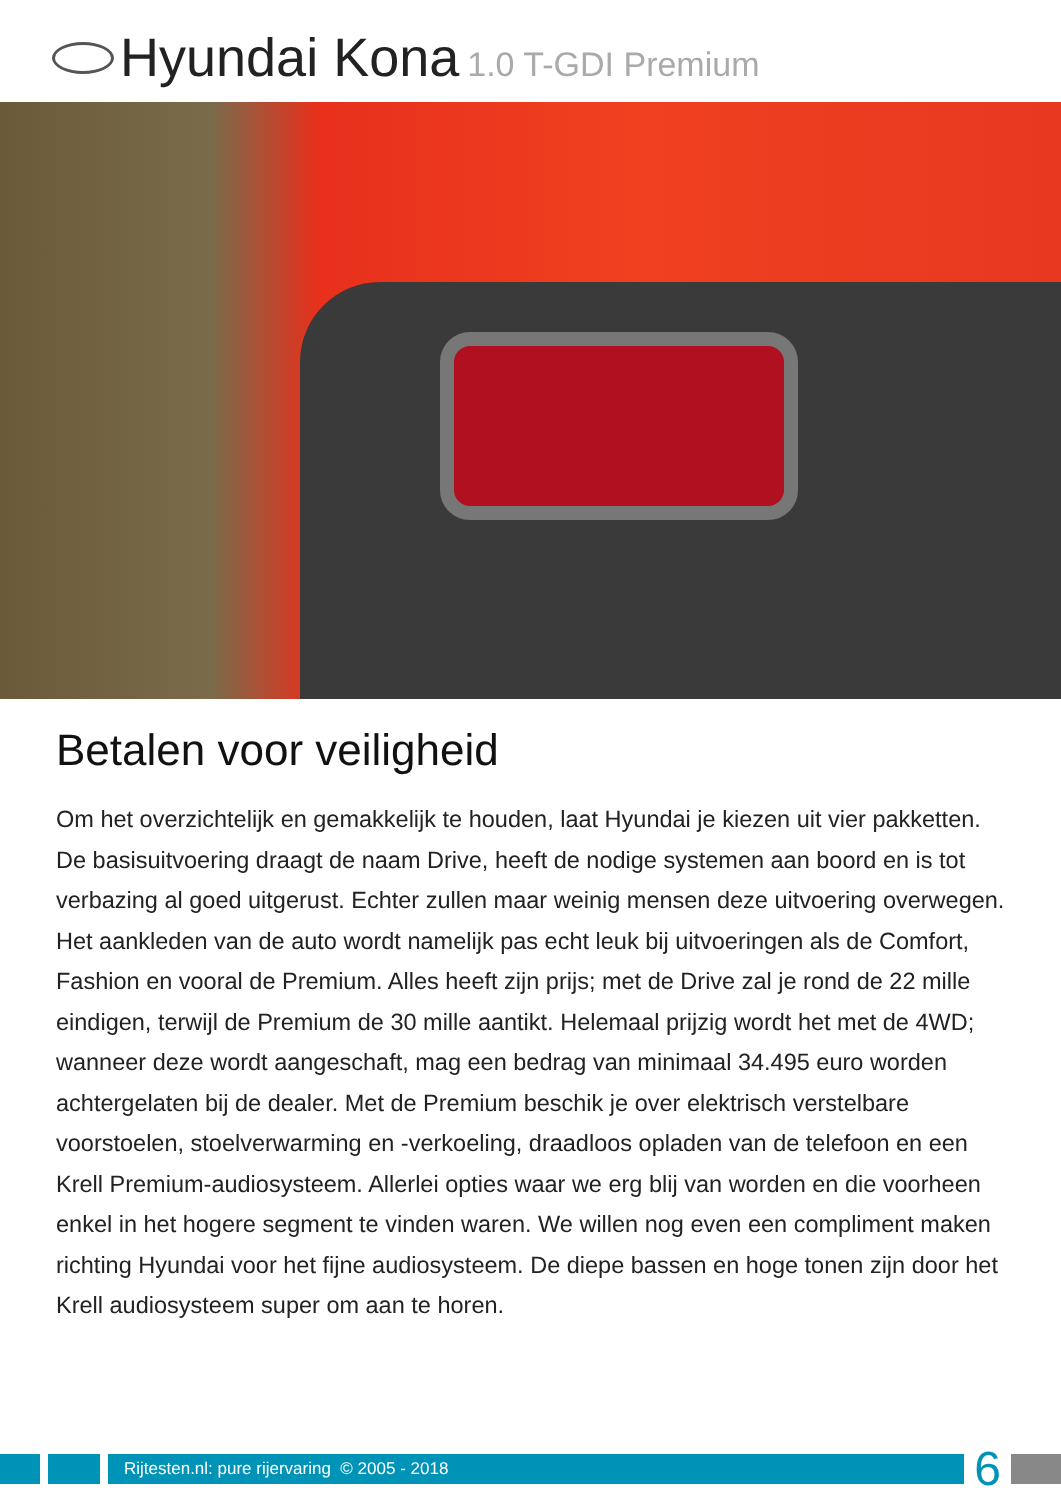Hyundai Kona 1.0 T-GDI Premium
Betalen voor veiligheid
Om het overzichtelijk en gemakkelijk te houden, laat Hyundai je kiezen uit vier pakketten. De basisuitvoering draagt de naam Drive, heeft de nodige systemen aan boord en is tot verbazing al goed uitgerust. Echter zullen maar weinig mensen deze uitvoering overwegen. Het aankleden van de auto wordt namelijk pas echt leuk bij uitvoeringen als de Comfort, Fashion en vooral de Premium. Alles heeft zijn prijs; met de Drive zal je rond de 22 mille eindigen, terwijl de Premium de 30 mille aantikt. Helemaal prijzig wordt het met de 4WD; wanneer deze wordt aangeschaft, mag een bedrag van minimaal 34.495 euro worden achtergelaten bij de dealer. Met de Premium beschik je over elektrisch verstelbare voorstoelen, stoelverwarming en -verkoeling, draadloos opladen van de telefoon en een Krell Premium-audiosysteem. Allerlei opties waar we erg blij van worden en die voorheen enkel in het hogere segment te vinden waren. We willen nog even een compliment maken richting Hyundai voor het fijne audiosysteem. De diepe bassen en hoge tonen zijn door het Krell audiosysteem super om aan te horen.
Rijtesten.nl: pure rijervaring © 2005 - 2018
6